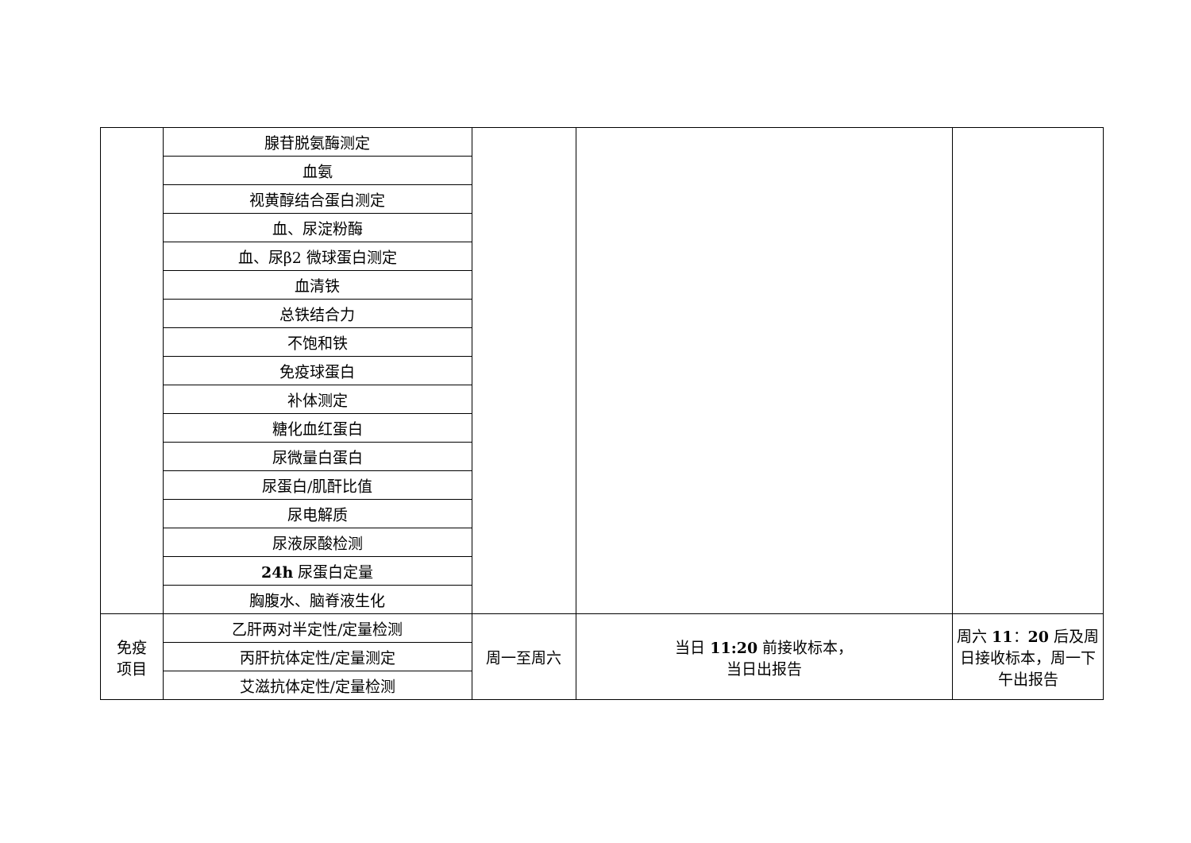| | 腺苷脱氨酶测定 | | | |
| | 血氨 | | | |
| | 视黄醇结合蛋白测定 | | | |
| | 血、尿淀粉酶 | | | |
| | 血、尿β2 微球蛋白测定 | | | |
| | 血清铁 | | | |
| | 总铁结合力 | | | |
| | 不饱和铁 | | | |
| | 免疫球蛋白 | | | |
| | 补体测定 | | | |
| | 糖化血红蛋白 | | | |
| | 尿微量白蛋白 | | | |
| | 尿蛋白/肌酐比值 | | | |
| | 尿电解质 | | | |
| | 尿液尿酸检测 | | | |
| | 24h 尿蛋白定量 | | | |
| | 胸腹水、脑脊液生化 | | | |
| 免疫 项目 | 乙肝两对半定性/定量检测 | 周一至周六 | 当日 11:20 前接收标本， 当日出报告 | 周六 11 ： 20 后及周日接收标本，周一下午出报告 |
| | 丙肝抗体定性/定量测定 | | | |
| | 艾滋抗体定性/定量检测 | | | |